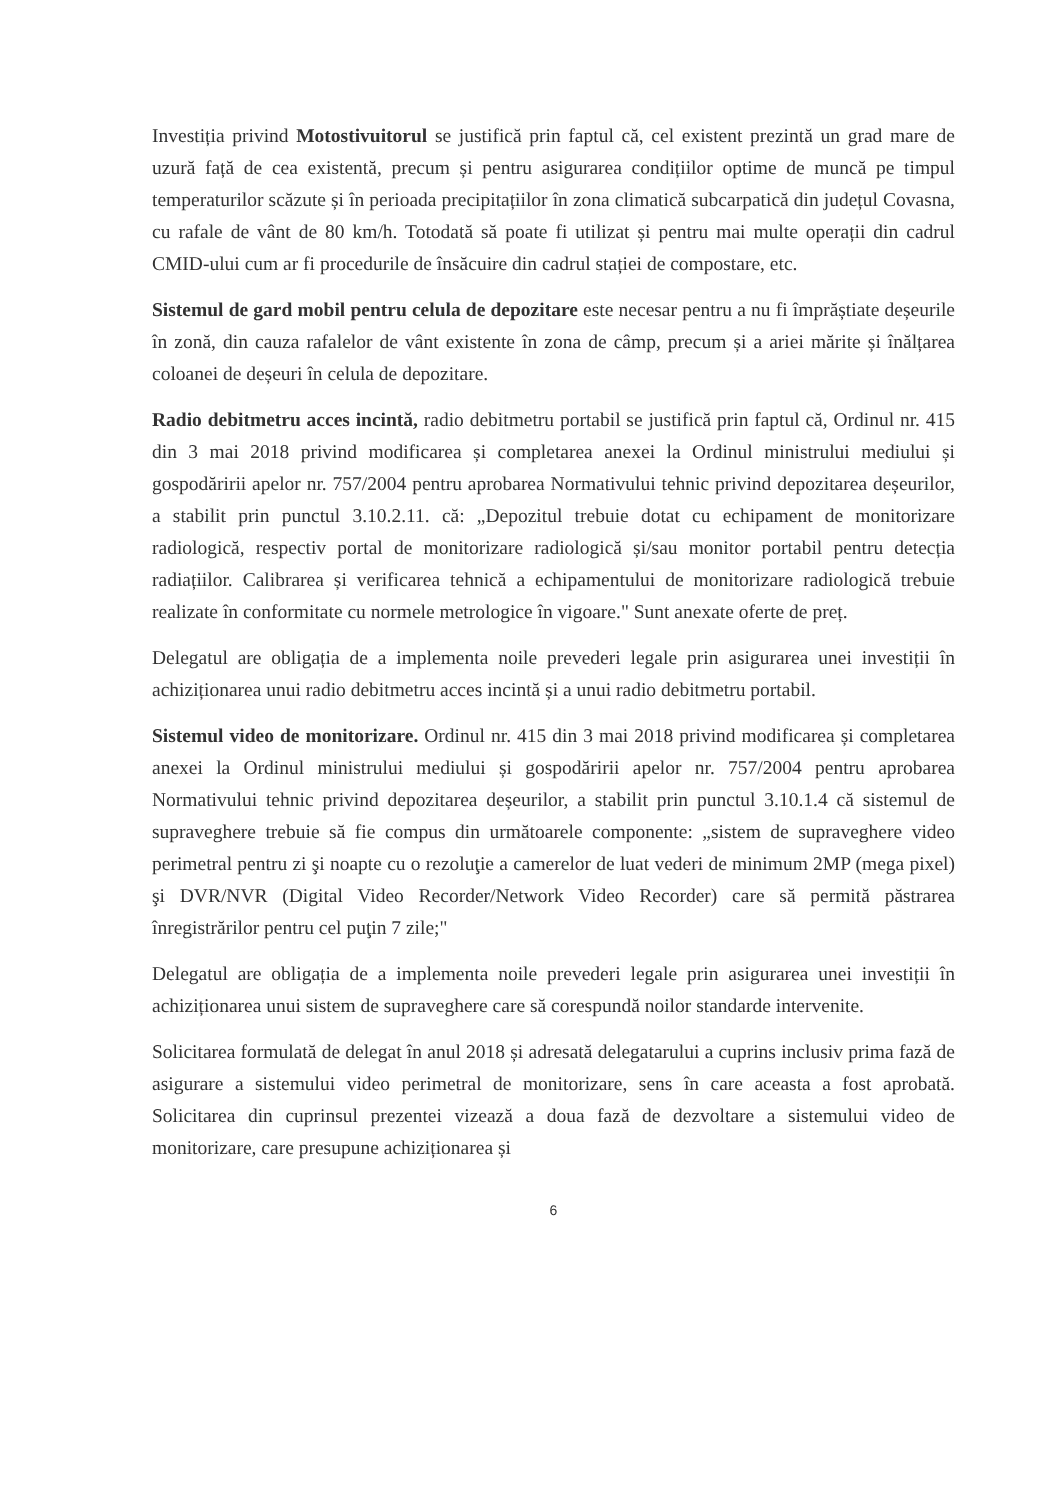Investiția privind Motostivuitorul se justifică prin faptul că, cel existent prezintă un grad mare de uzură față de cea existentă, precum și pentru asigurarea condițiilor optime de muncă pe timpul temperaturilor scăzute și în perioada precipitațiilor în zona climatică subcarpatică din județul Covasna, cu rafale de vânt de 80 km/h. Totodată să poate fi utilizat și pentru mai multe operații din cadrul CMID-ului cum ar fi procedurile de însăcuire din cadrul stației de compostare, etc.
Sistemul de gard mobil pentru celula de depozitare este necesar pentru a nu fi împrăștiate deșeurile în zonă, din cauza rafalelor de vânt existente în zona de câmp, precum și a ariei mărite și înălțarea coloanei de deșeuri în celula de depozitare.
Radio debitmetru acces incintă, radio debitmetru portabil se justifică prin faptul că, Ordinul nr. 415 din 3 mai 2018 privind modificarea și completarea anexei la Ordinul ministrului mediului și gospodăririi apelor nr. 757/2004 pentru aprobarea Normativului tehnic privind depozitarea deșeurilor, a stabilit prin punctul 3.10.2.11. că: „Depozitul trebuie dotat cu echipament de monitorizare radiologică, respectiv portal de monitorizare radiologică și/sau monitor portabil pentru detecția radiațiilor. Calibrarea și verificarea tehnică a echipamentului de monitorizare radiologică trebuie realizate în conformitate cu normele metrologice în vigoare." Sunt anexate oferte de preț.
Delegatul are obligația de a implementa noile prevederi legale prin asigurarea unei investiții în achiziționarea unui radio debitmetru acces incintă și a unui radio debitmetru portabil.
Sistemul video de monitorizare. Ordinul nr. 415 din 3 mai 2018 privind modificarea și completarea anexei la Ordinul ministrului mediului și gospodăririi apelor nr. 757/2004 pentru aprobarea Normativului tehnic privind depozitarea deșeurilor, a stabilit prin punctul 3.10.1.4 că sistemul de supraveghere trebuie să fie compus din următoarele componente: „sistem de supraveghere video perimetral pentru zi şi noapte cu o rezoluţie a camerelor de luat vederi de minimum 2MP (mega pixel) şi DVR/NVR (Digital Video Recorder/Network Video Recorder) care să permită păstrarea înregistrărilor pentru cel puţin 7 zile;"
Delegatul are obligația de a implementa noile prevederi legale prin asigurarea unei investiții în achiziționarea unui sistem de supraveghere care să corespundă noilor standarde intervenite.
Solicitarea formulată de delegat în anul 2018 și adresată delegatarului a cuprins inclusiv prima fază de asigurare a sistemului video perimetral de monitorizare, sens în care aceasta a fost aprobată. Solicitarea din cuprinsul prezentei vizează a doua fază de dezvoltare a sistemului video de monitorizare, care presupune achiziționarea și
6